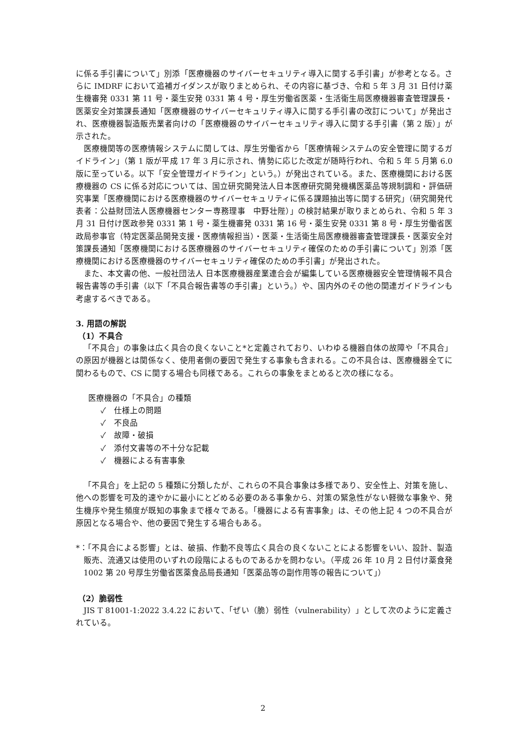に係る手引書について」別添「医療機器のサイバーセキュリティ導入に関する手引書」が参考となる。さらに IMDRF において追補ガイダンスが取りまとめられ、その内容に基づき、令和 5 年 3 月 31 日付け薬生機審発 0331 第 11 号・薬生安発 0331 第 4 号・厚生労働省医薬・生活衛生局医療機器審査管理課長・医薬安全対策課長通知「医療機器のサイバーセキュリティ導入に関する手引書の改訂について」が発出され、医療機器製造販売業者向けの「医療機器のサイバーセキュリティ導入に関する手引書（第 2 版）」が示された。
医療機関等の医療情報システムに関しては、厚生労働省から「医療情報システムの安全管理に関するガイドライン」（第 1 版が平成 17 年 3 月に示され、情勢に応じた改定が随時行われ、令和 5 年 5 月第 6.0 版に至っている。以下「安全管理ガイドライン」という。）が発出されている。また、医療機関における医療機器の CS に係る対応については、国立研究開発法人日本医療研究開発機構医薬品等規制調和・評価研究事業「医療機関における医療機器のサイバーセキュリティに係る課題抽出等に関する研究」（研究開発代表者：公益財団法人医療機器センター専務理事　中野壮陛）」の検討結果が取りまとめられ、令和 5 年 3 月 31 日付け医政参発 0331 第 1 号・薬生機審発 0331 第 16 号・薬生安発 0331 第 8 号・厚生労働省医政局参事官（特定医薬品開発支援・医療情報担当）・医薬・生活衛生局医療機器審査管理課長・医薬安全対策課長通知「医療機関における医療機器のサイバーセキュリティ確保のための手引書について」別添「医療機関における医療機器のサイバーセキュリティ確保のための手引書」が発出された。
また、本文書の他、一般社団法人 日本医療機器産業連合会が編集している医療機器安全管理情報不具合報告書等の手引書（以下「不具合報告書等の手引書」という。）や、国内外のその他の関連ガイドラインも考慮するべきである。
3. 用語の解説
（1）不具合
「不具合」の事象は広く具合の良くないこと*と定義されており、いわゆる機器自体の故障や「不具合」の原因が機器とは関係なく、使用者側の要因で発生する事象も含まれる。この不具合は、医療機器全てに関わるもので、CS に関する場合も同様である。これらの事象をまとめると次の様になる。
医療機器の「不具合」の種類
✓　仕様上の問題
✓　不良品
✓　故障・破損
✓　添付文書等の不十分な記載
✓　機器による有害事象
「不具合」を上記の 5 種類に分類したが、これらの不具合事象は多様であり、安全性上、対策を施し、他への影響を可及的速やかに最小にとどめる必要のある事象から、対策の緊急性がない軽微な事象や、発生機序や発生頻度が既知の事象まで様々である。「機器による有害事象」は、その他上記 4 つの不具合が原因となる場合や、他の要因で発生する場合もある。
*：「不具合による影響」とは、破損、作動不良等広く具合の良くないことによる影響をいい、設計、製造販売、流通又は使用のいずれの段階によるものであるかを問わない。（平成 26 年 10 月 2 日付け薬食発 1002 第 20 号厚生労働省医薬食品局長通知「医薬品等の副作用等の報告について」）
（2）脆弱性
JIS T 81001-1:2022 3.4.22 において、「ぜい（脆）弱性（vulnerability）」として次のように定義されている。
2